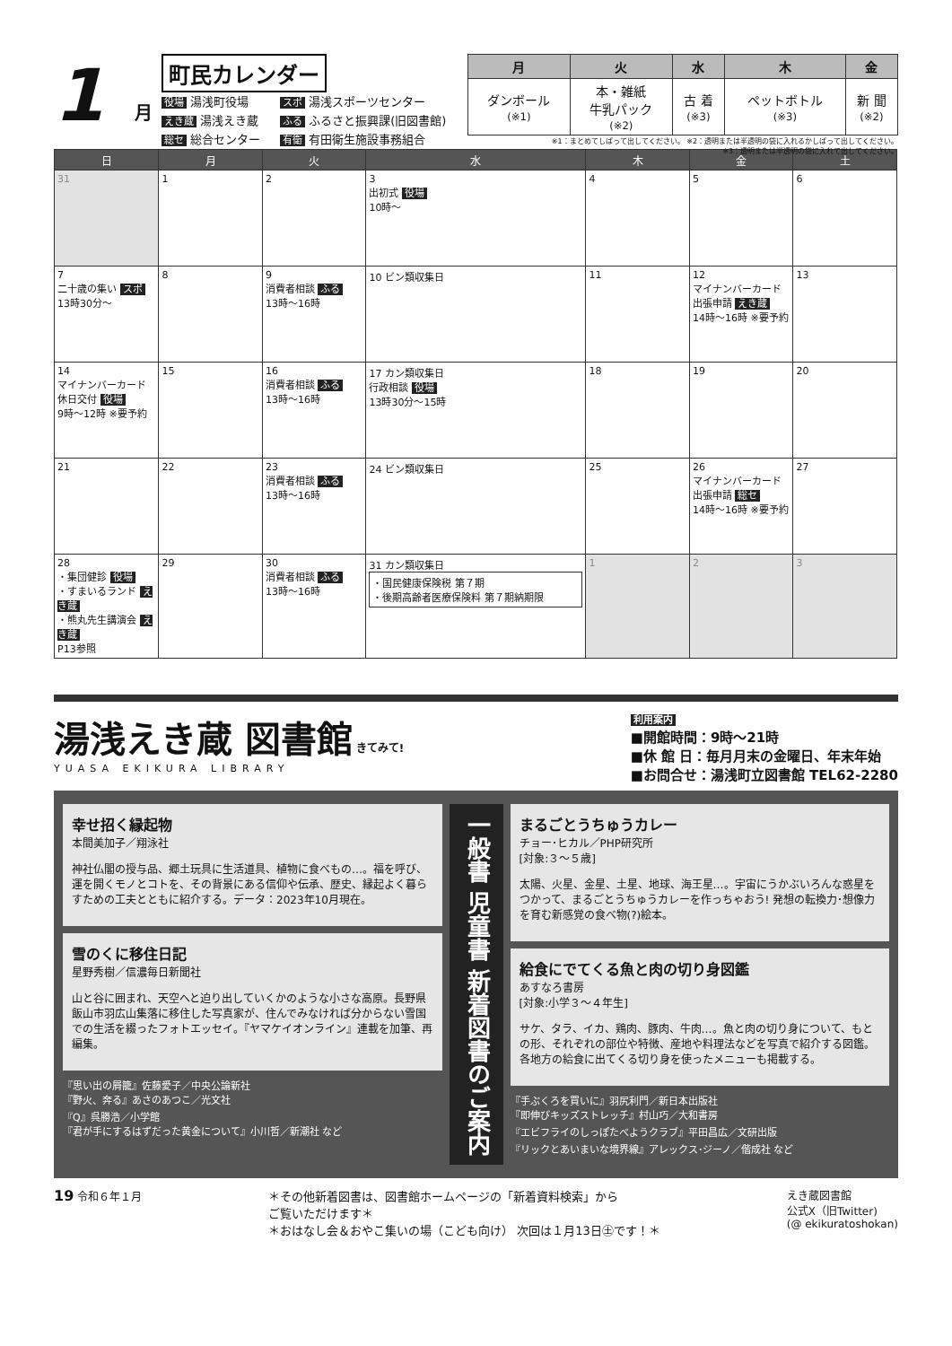1
月
町民カレンダー
役場 湯浅町役場 スポ 湯浅スポーツセンター えき蔵 湯浅えき蔵 ふる ふるさと振興課(旧図書館) 総セ 総合センター 有衛 有田衛生施設事務組合
| 月 | 火 | 水 | 木 | 金 |
| --- | --- | --- | --- | --- |
| ダンボール (※1) | 本・雑紙 牛乳パック (※2) | 古 着 (※3) | ペットボトル (※3) | 新 聞 (※2) |
※1：まとめてしばって出してください。 ※2：透明または半透明の袋に入れるかしばって出してください。
※3：透明または半透明の袋に入れて出してください。
| 日 | 月 | 火 | 水 | 木 | 金 | 土 |
| --- | --- | --- | --- | --- | --- | --- |
| 31 | 1 | 2 | 3 出初式 役場 10時～ | 4 | 5 | 6 |
| 7 二十歳の集い スポ 13時30分～ | 8 | 9 消費者相談 ふる 13時～16時 | 10 ビン類収集日 | 11 | 12 マイナンバーカード 出張申請 えき蔵 14時～16時 ※要予約 | 13 |
| 14 マイナンバーカード 休日交付 役場 9時～12時 ※要予約 | 15 | 16 消費者相談 ふる 13時～16時 | 17 カン類収集日 行政相談 役場 13時30分～15時 | 18 | 19 | 20 |
| 21 | 22 | 23 消費者相談 ふる 13時～16時 | 24 ビン類収集日 | 25 | 26 マイナンバーカード 出張申請 総セ 14時～16時 ※要予約 | 27 |
| 28 ・集団健診 役場 ・すまいるランド えき蔵 ・熊丸先生講演会 えき蔵 P13参照 | 29 | 30 消費者相談 ふる 13時～16時 | 31 カン類収集日 ・国民健康保険税 第７期 ・後期高齢者医療保険料 第７期納期限 | 1 | 2 | 3 |
湯浅えき蔵 図書館 きてみて!
YUASA EKIKURA LIBRARY
利用案内
■開館時間：9時～21時
■休 館 日：毎月月末の金曜日、年末年始
■お問合せ：湯浅町立図書館 TEL62-2280
幸せ招く縁起物
本間美加子／翔泳社
神社仏閣の授与品、郷土玩具に生活道具、植物に食べもの…。福を呼び、運を開くモノとコトを、その背景にある信仰や伝承、歴史、縁起よく暮らすための工夫とともに紹介する。データ：2023年10月現在。
雪のくに移住日記
星野秀樹／信濃毎日新聞社
山と谷に囲まれ、天空へと迫り出していくかのような小さな高原。長野県飯山市羽広山集落に移住した写真家が、住んでみなければ分からない雪国での生活を綴ったフォトエッセイ。『ヤマケイオンライン』連載を加筆、再編集。
『思い出の屑籠』佐藤愛子／中央公論新社
『野火、奔る』あさのあつこ／光文社
『Q』呉勝浩／小学館
『君が手にするはずだった黄金について』小川哲／新潮社 など
一般書 児童書 新着図書のご案内
まるごとうちゅうカレー
チョー･ヒカル／PHP研究所
[対象:３～５歳]
太陽、火星、金星、土星、地球、海王星…。宇宙にうかぶいろんな惑星をつかって、まるごとうちゅうカレーを作っちゃおう! 発想の転換力･想像力を育む新感覚の食べ物(?)絵本。
給食にでてくる魚と肉の切り身図鑑
あすなろ書房
[対象:小学３～４年生]
サケ、タラ、イカ、鶏肉、豚肉、牛肉…。魚と肉の切り身について、もとの形、それぞれの部位や特徴、産地や料理法などを写真で紹介する図鑑。各地方の給食に出てくる切り身を使ったメニューも掲載する。
『手ぶくろを買いに』羽尻利門／新日本出版社
『即伸びキッズストレッチ』村山巧／大和書房
『エビフライのしっぽたべようクラブ』平田昌広／文研出版
『リックとあいまいな境界線』アレックス･ジーノ／偕成社 など
19 令和６年１月 ＊その他新着図書は、図書館ホームページの「新着資料検索」から
ご覧いただけます＊
＊おはなし会＆おやこ集いの場（こども向け） 次回は１月13日㊏です！＊
えき蔵図書館
公式X（旧Twitter)
(@ ekikuratoshokan)